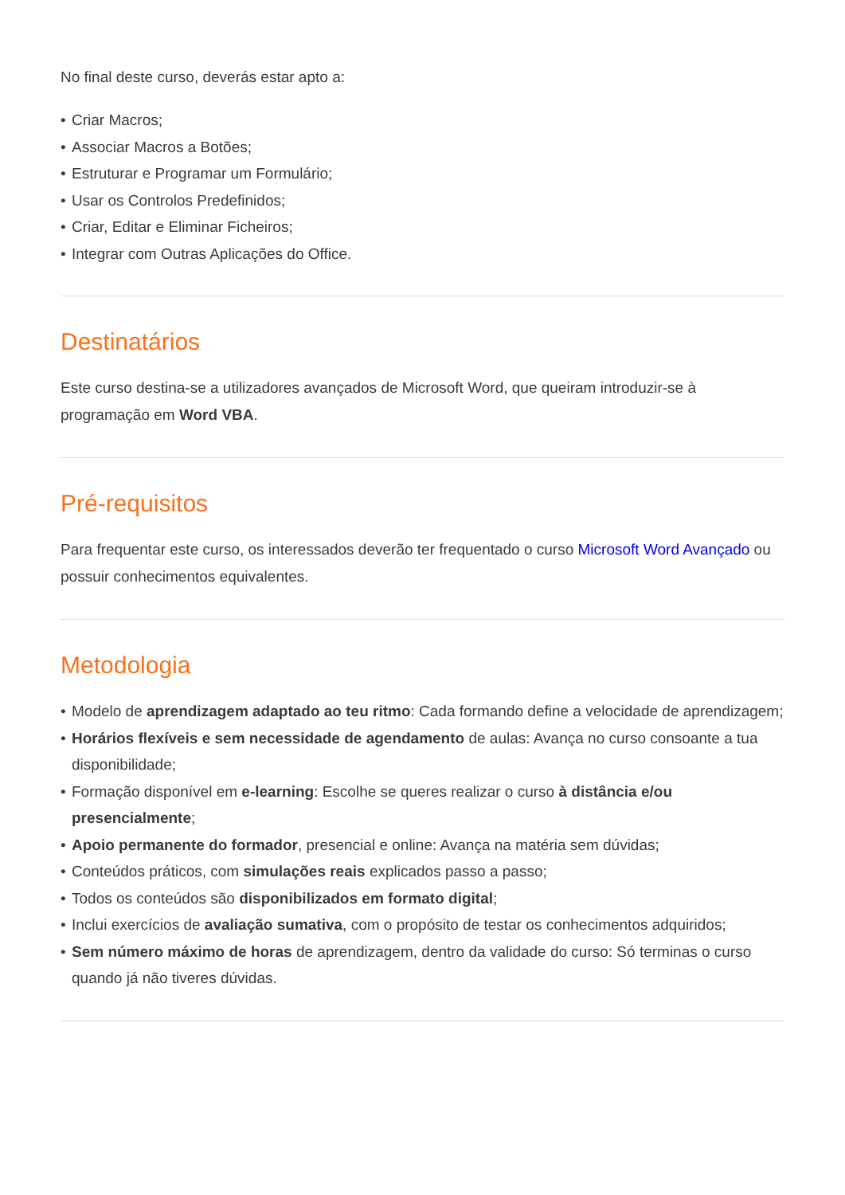No final deste curso, deverás estar apto a:
• Criar Macros;
• Associar Macros a Botões;
• Estruturar e Programar um Formulário;
• Usar os Controlos Predefinidos;
• Criar, Editar e Eliminar Ficheiros;
• Integrar com Outras Aplicações do Office.
Destinatários
Este curso destina-se a utilizadores avançados de Microsoft Word, que queiram introduzir-se à programação em Word VBA.
Pré-requisitos
Para frequentar este curso, os interessados deverão ter frequentado o curso Microsoft Word Avançado ou possuir conhecimentos equivalentes.
Metodologia
• Modelo de aprendizagem adaptado ao teu ritmo: Cada formando define a velocidade de aprendizagem;
• Horários flexíveis e sem necessidade de agendamento de aulas: Avança no curso consoante a tua disponibilidade;
• Formação disponível em e-learning: Escolhe se queres realizar o curso à distância e/ou presencialmente;
• Apoio permanente do formador, presencial e online: Avança na matéria sem dúvidas;
• Conteúdos práticos, com simulações reais explicados passo a passo;
• Todos os conteúdos são disponibilizados em formato digital;
• Inclui exercícios de avaliação sumativa, com o propósito de testar os conhecimentos adquiridos;
• Sem número máximo de horas de aprendizagem, dentro da validade do curso: Só terminas o curso quando já não tiveres dúvidas.